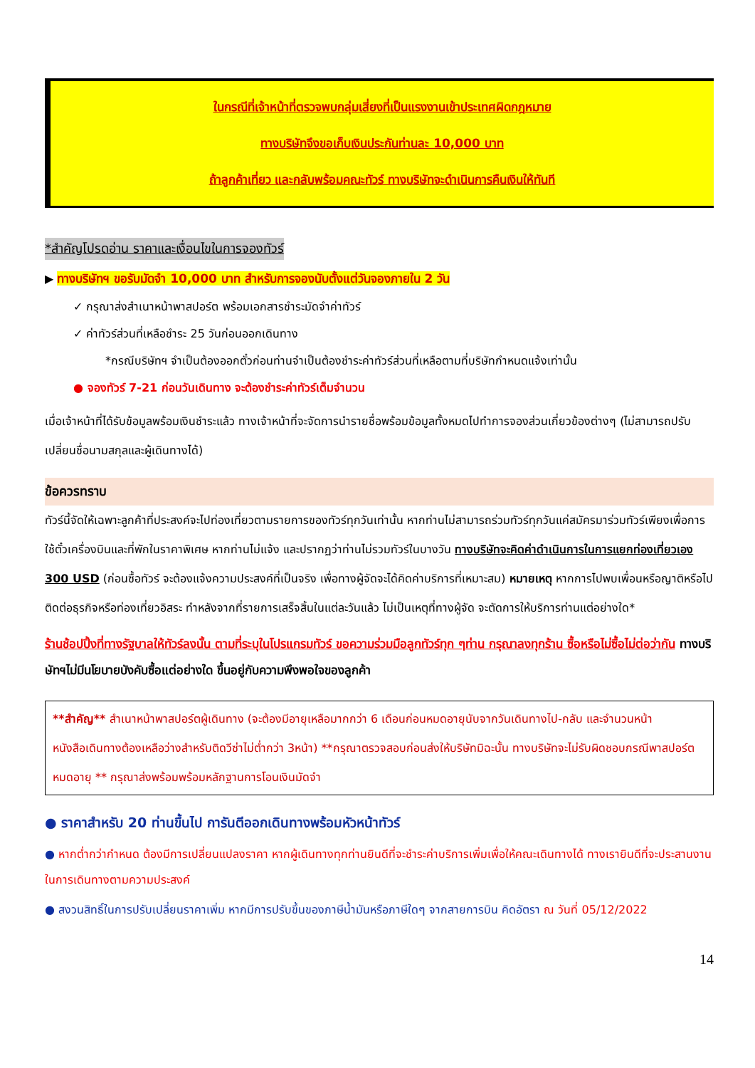ในกรณีที่เจ้าหน้าที่ตรวจพบกลุ่มเสี่ยงที่เป็นแรงงานเข้าประเทศผิดกฎหมาย
ทางบริษัทจึงขอเก็บเงินประกันท่านละ 10,000 บาท
ถ้าลูกค้าเที่ยว และกลับพร้อมคณะทัวร์ ทางบริษัทจะดำเนินการคืนเงินให้ทันที
*สำคัญโปรดอ่าน ราคาและเงื่อนไขในการจองทัวร์
▶ ทางบริษัทฯ ขอรับมัดจำ 10,000 บาท สำหรับการจองนับตั้งแต่วันจองภายใน 2 วัน
✓ กรุณาส่งสำเนาหน้าพาสปอร์ต พร้อมเอกสารชำระมัดจำค่าทัวร์
✓ ค่าทัวร์ส่วนที่เหลือชำระ 25 วันก่อนออกเดินทาง
*กรณีบริษัทฯ จำเป็นต้องออกตั๋วก่อนท่านจำเป็นต้องชำระค่าทัวร์ส่วนที่เหลือตามที่บริษัทกำหนดแจ้งเท่านั้น
● จองทัวร์ 7-21 ก่อนวันเดินทาง จะต้องชำระค่าทัวร์เต็มจำนวน
เมื่อเจ้าหน้าที่ได้รับข้อมูลพร้อมเงินชำระแล้ว ทางเจ้าหน้าที่จะจัดการนำรายชื่อพร้อมข้อมูลทั้งหมดไปทำการจองส่วนเกี่ยวข้องต่างๆ (ไม่สามารถปรับเปลี่ยนชื่อนามสกุลและผู้เดินทางได้)
ข้อควรทราบ
ทัวร์นี้จัดให้เฉพาะลูกค้าที่ประสงค์จะไปท่องเที่ยวตามรายการของทัวร์ทุกวันเท่านั้น หากท่านไม่สามารถร่วมทัวร์ทุกวันแค่สมัครมาร่วมทัวร์เพียงเพื่อการใช้ตั๋วเครื่องบินและที่พักในราคาพิเศษ หากท่านไม่แจ้ง และปรากฏว่าท่านไม่รวมทัวร์ในบางวัน ทางบริษัทจะคิดค่าดำเนินการในการแยกท่องเที่ยวเอง 300 USD (ก่อนซื้อทัวร์ จะต้องแจ้งความประสงค์ที่เป็นจริง เพื่อทางผู้จัดจะได้คิดค่าบริการที่เหมาะสม) หมายเหตุ หากการไปพบเพื่อนหรือญาติหรือไปติดต่อธุรกิจหรือท่องเที่ยวอิสระ ทำหลังจากที่รายการเสร็จสิ้นในแต่ละวันแล้ว ไม่เป็นเหตุที่ทางผู้จัด จะตัดการให้บริการท่านแต่อย่างใด*
ร้านช้อปปิ้งที่ทางรัฐบาลให้ทัวร์ลงนั้น ตามที่ระบุในโปรแกรมทัวร์ ขอความร่วมมือลูกทัวร์ทุก ๆท่าน กรุณาลงทุกร้าน ซื้อหรือไม่ซื้อไม่ต่อว่ากัน ทางบริษัทฯไม่มีนโยบายบังคับซื้อแต่อย่างใด ขึ้นอยู่กับความพึงพอใจของลูกค้า
**สำคัญ** สำเนาหน้าพาสปอร์ตผู้เดินทาง (จะต้องมีอายุเหลือมากกว่า 6 เดือนก่อนหมดอายุนับจากวันเดินทางไป-กลับ และจำนวนหน้าหนังสือเดินทางต้องเหลือว่างสำหรับติดวีซ่าไม่ต่ำกว่า 3หน้า) **กรุณาตรวจสอบก่อนส่งให้บริษัทมิฉะนั้น ทางบริษัทจะไม่รับผิดชอบกรณีพาสปอร์ตหมดอายุ ** กรุณาส่งพร้อมพร้อมหลักฐานการโอนเงินมัดจำ
● ราคาสำหรับ 20 ท่านขึ้นไป การันตีออกเดินทางพร้อมหัวหน้าทัวร์
● หากต่ำกว่ากำหนด ต้องมีการเปลี่ยนแปลงราคา หากผู้เดินทางทุกท่านยินดีที่จะชำระค่าบริการเพิ่มเพื่อให้คณะเดินทางได้ ทางเรายินดีที่จะประสานงานในการเดินทางตามความประสงค์
● สงวนสิทธิ์ในการปรับเปลี่ยนราคาเพิ่ม หากมีการปรับขึ้นของภาษีน้ำมันหรือภาษีใดๆ จากสายการบิน คิดอัตรา ณ วันที่ 05/12/2022
14